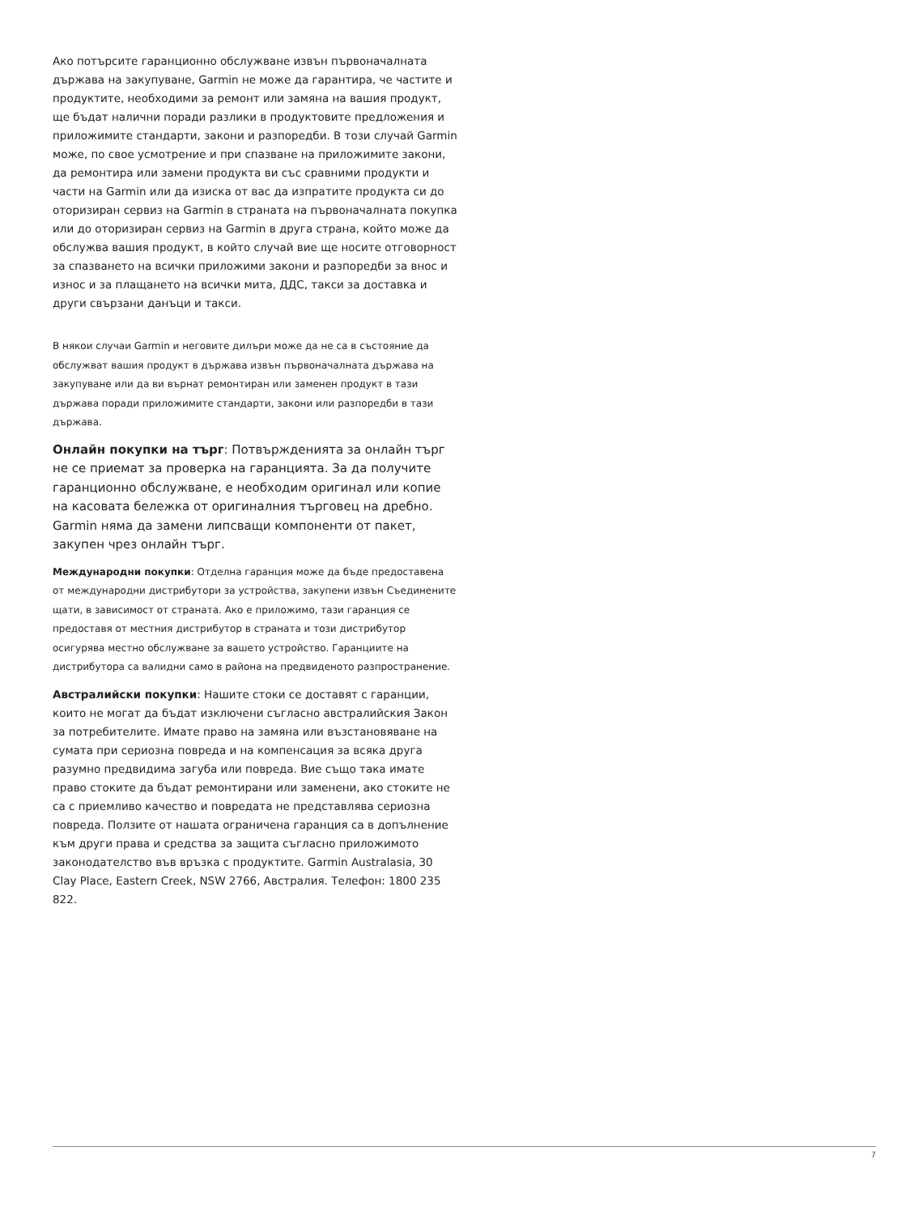Ако потърсите гаранционно обслужване извън първоначалната държава на закупуване, Garmin не може да гарантира, че частите и продуктите, необходими за ремонт или замяна на вашия продукт, ще бъдат налични поради разлики в продуктовите предложения и приложимите стандарти, закони и разпоредби. В този случай Garmin може, по свое усмотрение и при спазване на приложимите закони, да ремонтира или замени продукта ви със сравними продукти и части на Garmin или да изиска от вас да изпратите продукта си до оторизиран сервиз на Garmin в страната на първоначалната покупка или до оторизиран сервиз на Garmin в друга страна, който може да обслужва вашия продукт, в който случай вие ще носите отговорност за спазването на всички приложими закони и разпоредби за внос и износ и за плащането на всички мита, ДДС, такси за доставка и други свързани данъци и такси.
В някои случаи Garmin и неговите дилъри може да не са в състояние да обслужват вашия продукт в държава извън първоначалната държава на закупуване или да ви върнат ремонтиран или заменен продукт в тази държава поради приложимите стандарти, закони или разпоредби в тази държава.
Онлайн покупки на търг: Потвържденията за онлайн търг не се приемат за проверка на гаранцията. За да получите гаранционно обслужване, е необходим оригинал или копие на касовата бележка от оригиналния търговец на дребно. Garmin няма да замени липсващи компоненти от пакет, закупен чрез онлайн търг.
Международни покупки: Отделна гаранция може да бъде предоставена от международни дистрибутори за устройства, закупени извън Съединените щати, в зависимост от страната. Ако е приложимо, тази гаранция се предоставя от местния дистрибутор в страната и този дистрибутор осигурява местно обслужване за вашето устройство. Гаранциите на дистрибутора са валидни само в района на предвиденото разпространение.
Австралийски покупки: Нашите стоки се доставят с гаранции, които не могат да бъдат изключени съгласно австралийския Закон за потребителите. Имате право на замяна или възстановяване на сумата при сериозна повреда и на компенсация за всяка друга разумно предвидима загуба или повреда. Вие също така имате право стоките да бъдат ремонтирани или заменени, ако стоките не са с приемливо качество и повредата не представлява сериозна повреда. Ползите от нашата ограничена гаранция са в допълнение към други права и средства за защита съгласно приложимото законодателство във връзка с продуктите. Garmin Australasia, 30 Clay Place, Eastern Creek, NSW 2766, Австралия. Телефон: 1800 235 822.
7